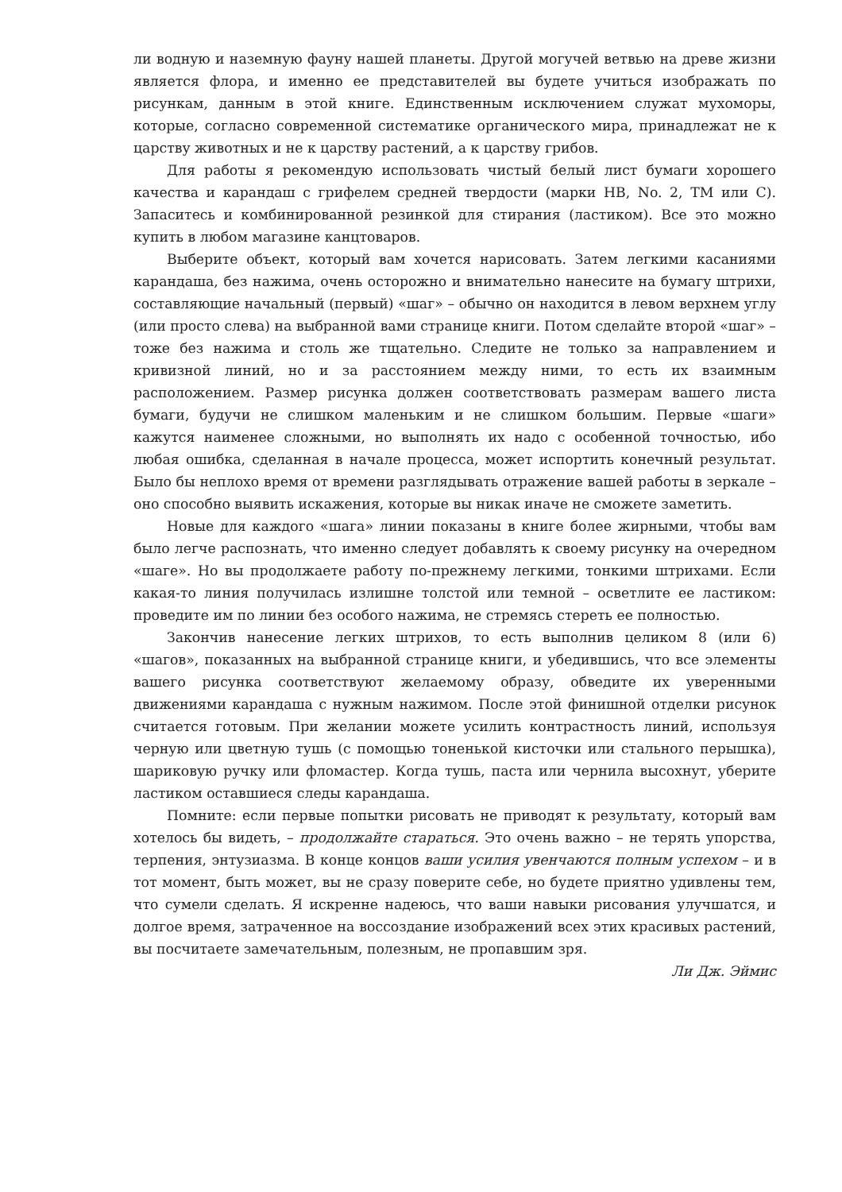ли водную и наземную фауну нашей планеты. Другой могучей ветвью на древе жизни является флора, и именно ее представителей вы будете учиться изображать по рисункам, данным в этой книге. Единственным исключением служат мухоморы, которые, согласно современной систематике органического мира, принадлежат не к царству животных и не к царству растений, а к царству грибов.
Для работы я рекомендую использовать чистый белый лист бумаги хорошего качества и карандаш с грифелем средней твердости (марки HB, No. 2, TM или C). Запаситесь и комбинированной резинкой для стирания (ластиком). Все это можно купить в любом магазине канцтоваров.
Выберите объект, который вам хочется нарисовать. Затем легкими касаниями карандаша, без нажима, очень осторожно и внимательно нанесите на бумагу штрихи, составляющие начальный (первый) «шаг» – обычно он находится в левом верхнем углу (или просто слева) на выбранной вами странице книги. Потом сделайте второй «шаг» – тоже без нажима и столь же тщательно. Следите не только за направлением и кривизной линий, но и за расстоянием между ними, то есть их взаимным расположением. Размер рисунка должен соответствовать размерам вашего листа бумаги, будучи не слишком маленьким и не слишком большим. Первые «шаги» кажутся наименее сложными, но выполнять их надо с особенной точностью, ибо любая ошибка, сделанная в начале процесса, может испортить конечный результат. Было бы неплохо время от времени разглядывать отражение вашей работы в зеркале – оно способно выявить искажения, которые вы никак иначе не сможете заметить.
Новые для каждого «шага» линии показаны в книге более жирными, чтобы вам было легче распознать, что именно следует добавлять к своему рисунку на очередном «шаге». Но вы продолжаете работу по-прежнему легкими, тонкими штрихами. Если какая-то линия получилась излишне толстой или темной – осветлите ее ластиком: проведите им по линии без особого нажима, не стремясь стереть ее полностью.
Закончив нанесение легких штрихов, то есть выполнив целиком 8 (или 6) «шагов», показанных на выбранной странице книги, и убедившись, что все элементы вашего рисунка соответствуют желаемому образу, обведите их уверенными движениями карандаша с нужным нажимом. После этой финишной отделки рисунок считается готовым. При желании можете усилить контрастность линий, используя черную или цветную тушь (с помощью тоненькой кисточки или стального перышка), шариковую ручку или фломастер. Когда тушь, паста или чернила высохнут, уберите ластиком оставшиеся следы карандаша.
Помните: если первые попытки рисовать не приводят к результату, который вам хотелось бы видеть, – продолжайте стараться. Это очень важно – не терять упорства, терпения, энтузиазма. В конце концов ваши усилия увенчаются полным успехом – и в тот момент, быть может, вы не сразу поверите себе, но будете приятно удивлены тем, что сумели сделать. Я искренне надеюсь, что ваши навыки рисования улучшатся, и долгое время, затраченное на воссоздание изображений всех этих красивых растений, вы посчитаете замечательным, полезным, не пропавшим зря.
Ли Дж. Эймис